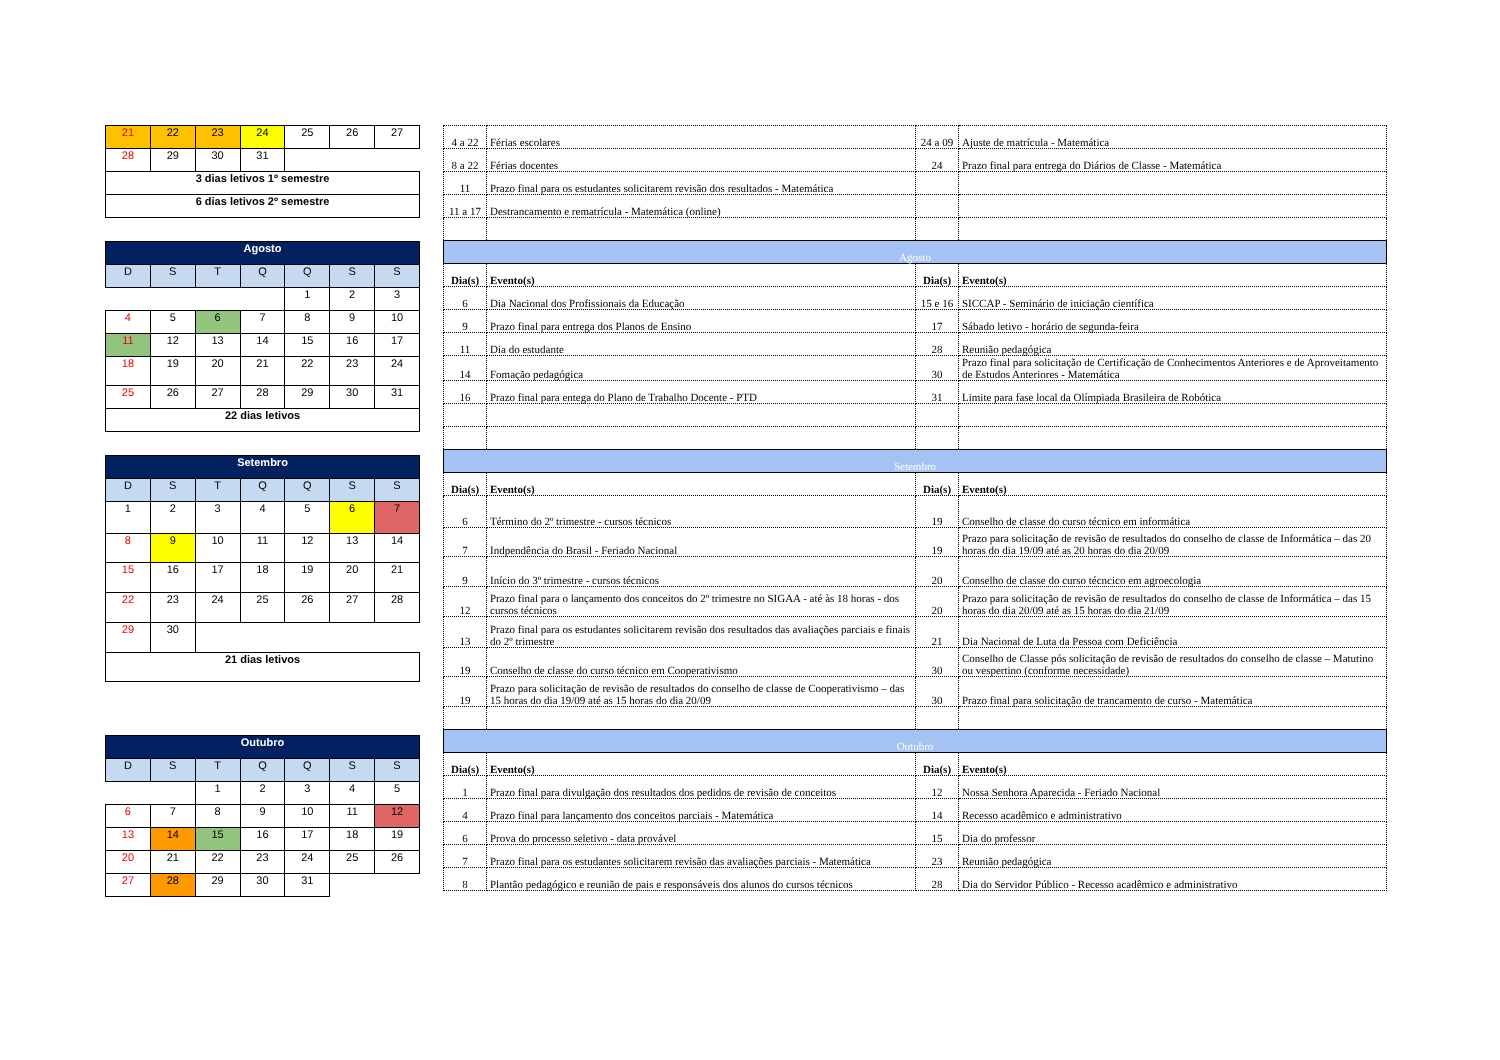| 21 | 22 | 23 | 24 | 25 | 26 | 27 |
| 28 | 29 | 30 | 31 | | | |
| 3 dias letivos 1º semestre | | | | | | |
| 6 dias letivos 2º semestre | | | | | | |
| Agosto | | | | | | |
| --- | --- | --- | --- | --- | --- | --- |
| D | S | T | Q | Q | S | S |
| | | | | 1 | 2 | 3 |
| 4 | 5 | 6 | 7 | 8 | 9 | 10 |
| 11 | 12 | 13 | 14 | 15 | 16 | 17 |
| 18 | 19 | 20 | 21 | 22 | 23 | 24 |
| 25 | 26 | 27 | 28 | 29 | 30 | 31 |
| 22 dias letivos | | | | | | |
| Setembro | | | | | | |
| --- | --- | --- | --- | --- | --- | --- |
| D | S | T | Q | Q | S | S |
| 1 | 2 | 3 | 4 | 5 | 6 | 7 |
| 8 | 9 | 10 | 11 | 12 | 13 | 14 |
| 15 | 16 | 17 | 18 | 19 | 20 | 21 |
| 22 | 23 | 24 | 25 | 26 | 27 | 28 |
| 29 | 30 | | | | | |
| 21 dias letivos | | | | | | |
| Outubro | | | | | | |
| --- | --- | --- | --- | --- | --- | --- |
| D | S | T | Q | Q | S | S |
| | | 1 | 2 | 3 | 4 | 5 |
| 6 | 7 | 8 | 9 | 10 | 11 | 12 |
| 13 | 14 | 15 | 16 | 17 | 18 | 19 |
| 20 | 21 | 22 | 23 | 24 | 25 | 26 |
| 27 | 28 | 29 | 30 | 31 | | |
| 4 a 22 | Férias escolares | 24 a 09 | Ajuste de matrícula - Matemática |
| 8 a 22 | Férias docentes | 24 | Prazo final para entrega do Diários de Classe - Matemática |
| 11 | Prazo final para os estudantes solicitarem revisão dos resultados - Matemática | | |
| 11 a 17 | Destrancamento e rematrícula - Matemática (online) | | |
| Agosto | | | |
| Dia(s) | Evento(s) | Dia(s) | Evento(s) |
| 6 | Dia Nacional dos Profissionais da Educação | 15 e 16 | SICCAP - Seminário de iniciação científica |
| 9 | Prazo final para entrega dos Planos de Ensino | 17 | Sábado letivo - horário de segunda-feira |
| 11 | Dia do estudante | 28 | Reunião pedagógica |
| 14 | Fomação pedagógica | 30 | Prazo final para solicitação de Certificação de Conhecimentos Anteriores e de Aproveitamento de Estudos Anteriores - Matemática |
| 16 | Prazo final para entega do Plano de Trabalho Docente - PTD | 31 | Limite para fase local da Olímpiada Brasileira de Robótica |
| Setembro | | | |
| Dia(s) | Evento(s) | Dia(s) | Evento(s) |
| 6 | Término do 2º trimestre - cursos técnicos | 19 | Conselho de classe do curso técnico em informática |
| 7 | Indpendência do Brasil - Feriado Nacional | 19 | Prazo para solicitação de revisão de resultados do conselho de classe de Informática – das 20 horas do dia 19/09 até as 20 horas do dia 20/09 |
| 9 | Início do 3º trimestre - cursos técnicos | 20 | Conselho de classe do curso técncico em agroecologia |
| 12 | Prazo final para o lançamento dos conceitos do 2º trimestre no SIGAA - até às 18 horas - dos cursos técnicos | 20 | Prazo para solicitação de revisão de resultados do conselho de classe de Informática – das 15 horas do dia 20/09 até as 15 horas do dia 21/09 |
| 13 | Prazo final para os estudantes solicitarem revisão dos resultados das avaliações parciais e finais do 2º trimestre | 21 | Dia Nacional de Luta da Pessoa com Deficiência |
| 19 | Conselho de classe do curso técnico em Cooperativismo | 30 | Conselho de Classe pós solicitação de revisão de resultados do conselho de classe – Matutino ou vespertino (conforme necessidade) |
| 19 | Prazo para solicitação de revisão de resultados do conselho de classe de Cooperativismo – das 15 horas do dia 19/09 até as 15 horas do dia 20/09 | 30 | Prazo final para solicitação de trancamento de curso - Matemática |
| Outubro | | | |
| Dia(s) | Evento(s) | Dia(s) | Evento(s) |
| 1 | Prazo final para divulgação dos resultados dos pedidos de revisão de conceitos | 12 | Nossa Senhora Aparecida - Feriado Nacional |
| 4 | Prazo final para lançamento dos conceitos parciais - Matemática | 14 | Recesso acadêmico e administrativo |
| 6 | Prova do processo seletivo - data provável | 15 | Dia do professor |
| 7 | Prazo final para os estudantes solicitarem revisão das avaliações parciais - Matemática | 23 | Reunião pedagógica |
| 8 | Plantão pedagógico e reunião de pais e responsáveis dos alunos do cursos técnicos | 28 | Dia do Servidor Público - Recesso acadêmico e administrativo |